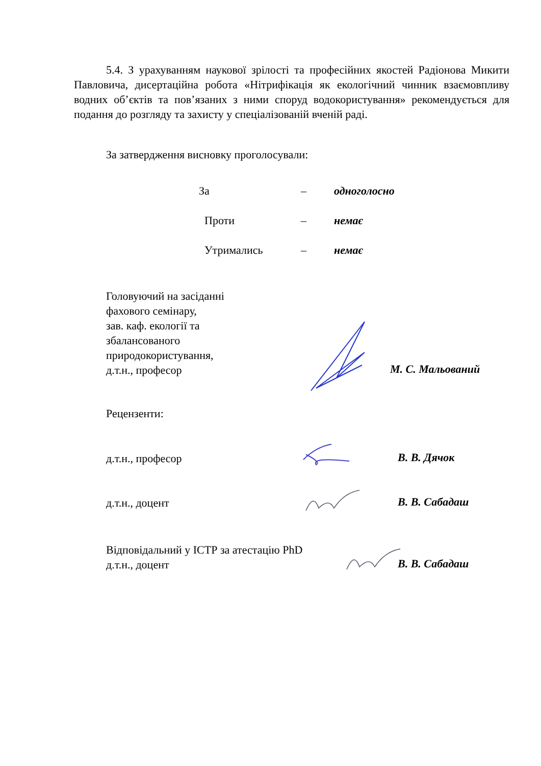5.4. З урахуванням наукової зрілості та професійних якостей Радіонова Микити Павловича, дисертаційна робота «Нітрифікація як екологічний чинник взаємовпливу водних об’єктів та пов’язаних з ними споруд водокористування» рекомендується для подання до розгляду та захисту у спеціалізованій вченій раді.
За затвердження висновку проголосували:
| За | – | одноголосно |
| Проти | – | немає |
| Утримались | – | немає |
Головуючий на засіданні
фахового семінару,
зав. каф. екології та
збалансованого
природокористування,
д.т.н., професор
М. С. Мальований
Рецензенти:
д.т.н., професор В. В. Дячок
д.т.н., доцент В. В. Сабадаш
Відповідальний у ІСТР за атестацію PhD
д.т.н., доцент
В. В. Сабадаш